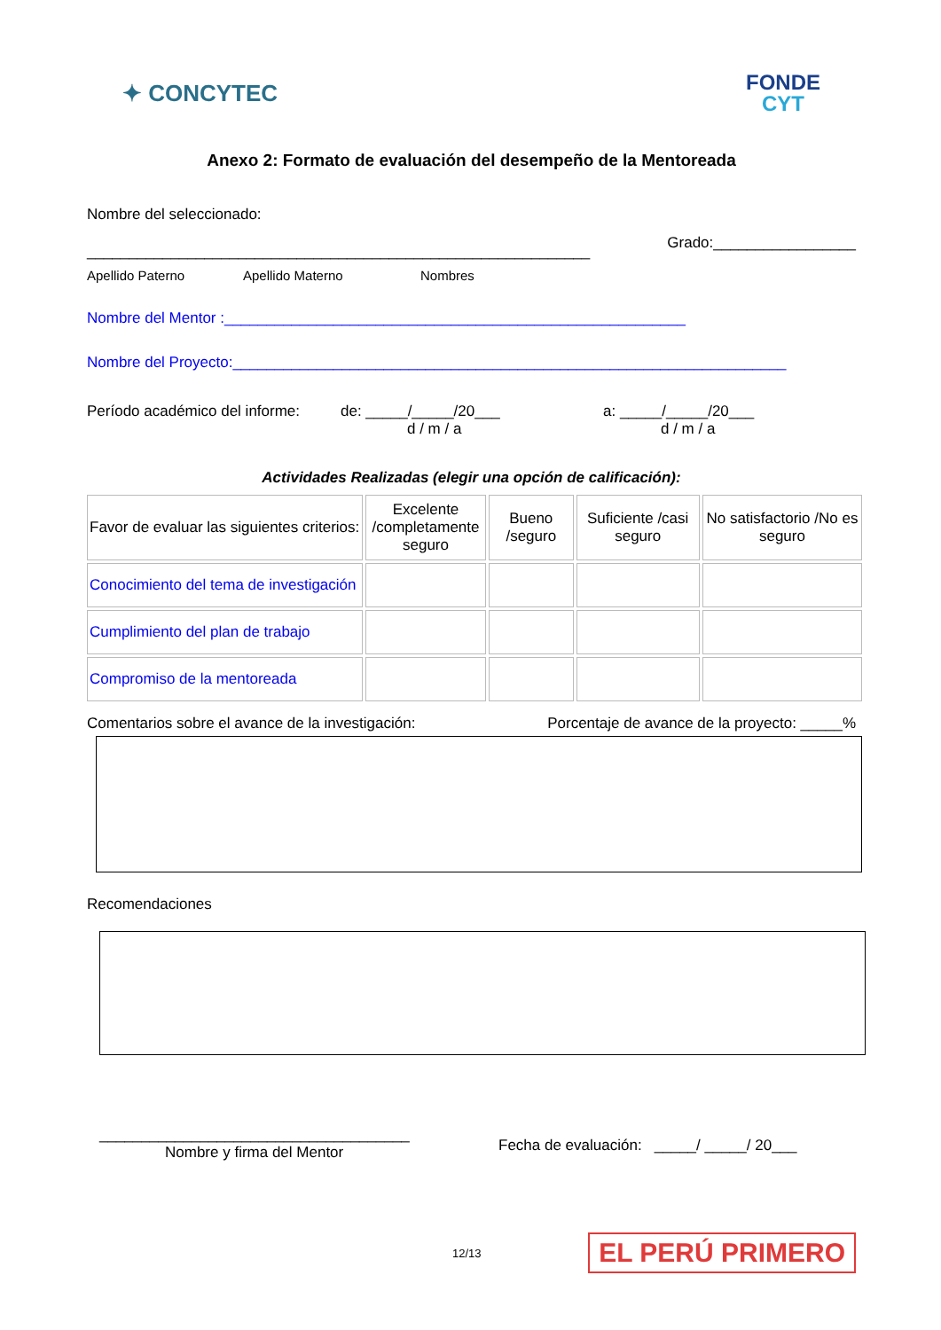✦ CONCYTEC
FONDE
CYT
Anexo 2: Formato de evaluación del desempeño de la Mentoreada
Nombre del seleccionado:
____________________________________________________________ Grado:_________________
Apellido Paterno Apellido Materno Nombres
Nombre del Mentor :_______________________________________________________
Nombre del Proyecto:__________________________________________________________________
Período académico del informe: de: _____/_____/20___
d / m / a a: _____/_____/20___
d / m / a
Actividades Realizadas (elegir una opción de calificación):
| Favor de evaluar las siguientes criterios: | Excelente /completamente seguro | Bueno /seguro | Suficiente /casi seguro | No satisfactorio /No es seguro |
| Conocimiento del tema de investigación | | | | |
| Cumplimiento del plan de trabajo | | | | |
| Compromiso de la mentoreada | | | | |
Comentarios sobre el avance de la investigación: Porcentaje de avance de la proyecto: _____%
Recomendaciones
_____________________________________
Nombre y firma del Mentor
Fecha de evaluación: _____/ _____/ 20___
12/13 EL PERÚ PRIMERO